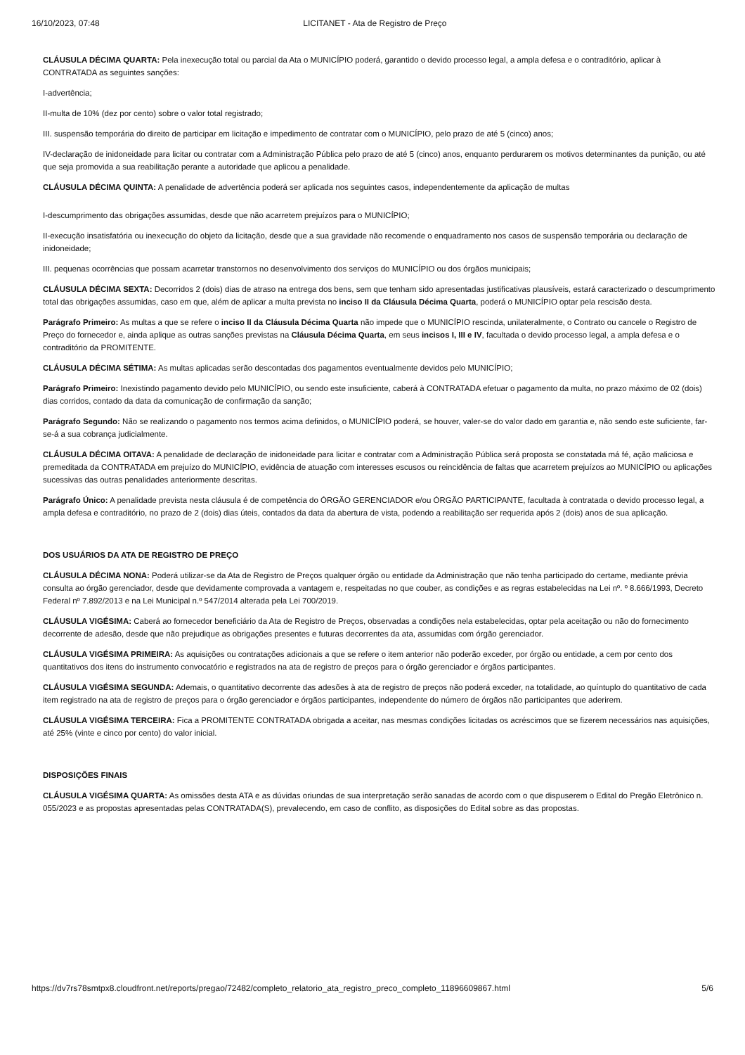16/10/2023, 07:48 LICITANET - Ata de Registro de Preço
CLÁUSULA DÉCIMA QUARTA: Pela inexecução total ou parcial da Ata o MUNICÍPIO poderá, garantido o devido processo legal, a ampla defesa e o contraditório, aplicar à CONTRATADA as seguintes sanções:
I-advertência;
II-multa de 10% (dez por cento) sobre o valor total registrado;
III. suspensão temporária do direito de participar em licitação e impedimento de contratar com o MUNICÍPIO, pelo prazo de até 5 (cinco) anos;
IV-declaração de inidoneidade para licitar ou contratar com a Administração Pública pelo prazo de até 5 (cinco) anos, enquanto perdurarem os motivos determinantes da punição, ou até que seja promovida a sua reabilitação perante a autoridade que aplicou a penalidade.
CLÁUSULA DÉCIMA QUINTA: A penalidade de advertência poderá ser aplicada nos seguintes casos, independentemente da aplicação de multas
I-descumprimento das obrigações assumidas, desde que não acarretem prejuízos para o MUNICÍPIO;
II-execução insatisfatória ou inexecução do objeto da licitação, desde que a sua gravidade não recomende o enquadramento nos casos de suspensão temporária ou declaração de inidoneidade;
III. pequenas ocorrências que possam acarretar transtornos no desenvolvimento dos serviços do MUNICÍPIO ou dos órgãos municipais;
CLÁUSULA DÉCIMA SEXTA: Decorridos 2 (dois) dias de atraso na entrega dos bens, sem que tenham sido apresentadas justificativas plausíveis, estará caracterizado o descumprimento total das obrigações assumidas, caso em que, além de aplicar a multa prevista no inciso II da Cláusula Décima Quarta, poderá o MUNICÍPIO optar pela rescisão desta.
Parágrafo Primeiro: As multas a que se refere o inciso II da Cláusula Décima Quarta não impede que o MUNICÍPIO rescinda, unilateralmente, o Contrato ou cancele o Registro de Preço do fornecedor e, ainda aplique as outras sanções previstas na Cláusula Décima Quarta, em seus incisos I, III e IV, facultada o devido processo legal, a ampla defesa e o contraditório da PROMITENTE.
CLÁUSULA DÉCIMA SÉTIMA: As multas aplicadas serão descontadas dos pagamentos eventualmente devidos pelo MUNICÍPIO;
Parágrafo Primeiro: Inexistindo pagamento devido pelo MUNICÍPIO, ou sendo este insuficiente, caberá à CONTRATADA efetuar o pagamento da multa, no prazo máximo de 02 (dois) dias corridos, contado da data da comunicação de confirmação da sanção;
Parágrafo Segundo: Não se realizando o pagamento nos termos acima definidos, o MUNICÍPIO poderá, se houver, valer-se do valor dado em garantia e, não sendo este suficiente, far-se-á a sua cobrança judicialmente.
CLÁUSULA DÉCIMA OITAVA: A penalidade de declaração de inidoneidade para licitar e contratar com a Administração Pública será proposta se constatada má fé, ação maliciosa e premeditada da CONTRATADA em prejuízo do MUNICÍPIO, evidência de atuação com interesses escusos ou reincidência de faltas que acarretem prejuízos ao MUNICÍPIO ou aplicações sucessivas das outras penalidades anteriormente descritas.
Parágrafo Único: A penalidade prevista nesta cláusula é de competência do ÓRGÃO GERENCIADOR e/ou ÓRGÃO PARTICIPANTE, facultada à contratada o devido processo legal, a ampla defesa e contraditório, no prazo de 2 (dois) dias úteis, contados da data da abertura de vista, podendo a reabilitação ser requerida após 2 (dois) anos de sua aplicação.
DOS USUÁRIOS DA ATA DE REGISTRO DE PREÇO
CLÁUSULA DÉCIMA NONA: Poderá utilizar-se da Ata de Registro de Preços qualquer órgão ou entidade da Administração que não tenha participado do certame, mediante prévia consulta ao órgão gerenciador, desde que devidamente comprovada a vantagem e, respeitadas no que couber, as condições e as regras estabelecidas na Lei nº. º 8.666/1993, Decreto Federal nº 7.892/2013 e na Lei Municipal n.º 547/2014 alterada pela Lei 700/2019.
CLÁUSULA VIGÉSIMA: Caberá ao fornecedor beneficiário da Ata de Registro de Preços, observadas a condições nela estabelecidas, optar pela aceitação ou não do fornecimento decorrente de adesão, desde que não prejudique as obrigações presentes e futuras decorrentes da ata, assumidas com órgão gerenciador.
CLÁUSULA VIGÉSIMA PRIMEIRA: As aquisições ou contratações adicionais a que se refere o item anterior não poderão exceder, por órgão ou entidade, a cem por cento dos quantitativos dos itens do instrumento convocatório e registrados na ata de registro de preços para o órgão gerenciador e órgãos participantes.
CLÁUSULA VIGÉSIMA SEGUNDA: Ademais, o quantitativo decorrente das adesões à ata de registro de preços não poderá exceder, na totalidade, ao quíntuplo do quantitativo de cada item registrado na ata de registro de preços para o órgão gerenciador e órgãos participantes, independente do número de órgãos não participantes que aderirem.
CLÁUSULA VIGÉSIMA TERCEIRA: Fica a PROMITENTE CONTRATADA obrigada a aceitar, nas mesmas condições licitadas os acréscimos que se fizerem necessários nas aquisições, até 25% (vinte e cinco por cento) do valor inicial.
DISPOSIÇÕES FINAIS
CLÁUSULA VIGÉSIMA QUARTA: As omissões desta ATA e as dúvidas oriundas de sua interpretação serão sanadas de acordo com o que dispuserem o Edital do Pregão Eletrônico n. 055/2023 e as propostas apresentadas pelas CONTRATADA(S), prevalecendo, em caso de conflito, as disposições do Edital sobre as das propostas.
https://dv7rs78smtpx8.cloudfront.net/reports/pregao/72482/completo_relatorio_ata_registro_preco_completo_11896609867.html 5/6